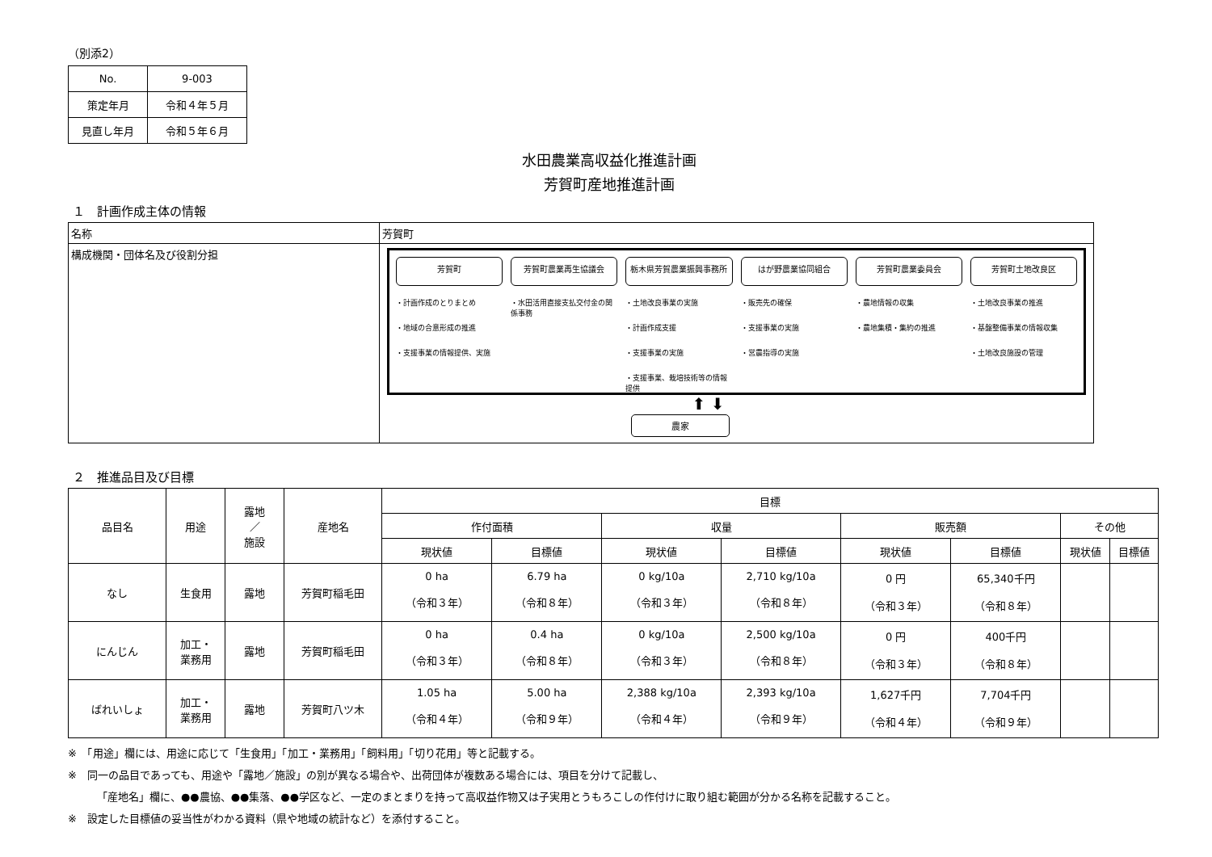（別添2）
| No. | 9-003 |
| 策定年月 | 令和４年５月 |
| 見直し年月 | 令和５年６月 |
水田農業高収益化推進計画
芳賀町産地推進計画
１　計画作成主体の情報
| 名称 | 芳賀町 |
| 構成機関・団体名及び役割分担 | 芳賀町 ・計画作成のとりまとめ ・地域の合意形成の推進 ・支援事業の情報提供、実施 芳賀町農業再生協議会 ・水田活用直接支払交付金の関係事務 栃木県芳賀農業振興事務所 ・土地改良事業の実施 ・計画作成支援 ・支援事業の実施 ・支援事業、栽培技術等の情報提供 はが野農業協同組合 ・販売先の確保 ・支援事業の実施 ・営農指導の実施 芳賀町農業委員会 ・農地情報の収集 ・農地集積・集約の推進 芳賀町土地改良区 ・土地改良事業の推進 ・基盤整備事業の情報収集 ・土地改良施設の管理 ⬆ ⬇ 農家 |
２　推進品目及び目標
| 品目名 | 用途 | 露地 ／ 施設 | 産地名 | 目標 | | | | | | | |
| --- | --- | --- | --- | --- | --- | --- | --- | --- | --- | --- | --- |
| | | | | 作付面積 | | 収量 | | 販売額 | | その他 | |
| | | | | 現状値 | 目標値 | 現状値 | 目標値 | 現状値 | 目標値 | 現状値 | 目標値 |
| なし | 生食用 | 露地 | 芳賀町稲毛田 | 0 ha （令和３年） | 6.79 ha （令和８年） | 0 kg/10a （令和３年） | 2,710 kg/10a （令和８年） | 0 円 （令和３年） | 65,340千円 （令和８年） | | |
| にんじん | 加工・ 業務用 | 露地 | 芳賀町稲毛田 | 0 ha （令和３年） | 0.4 ha （令和８年） | 0 kg/10a （令和３年） | 2,500 kg/10a （令和８年） | 0 円 （令和３年） | 400千円 （令和８年） | | |
| ばれいしょ | 加工・ 業務用 | 露地 | 芳賀町八ツ木 | 1.05 ha （令和４年） | 5.00 ha （令和９年） | 2,388 kg/10a （令和４年） | 2,393 kg/10a （令和９年） | 1,627千円 （令和４年） | 7,704千円 （令和９年） | | |
※　「用途」欄には、用途に応じて「生食用」「加工・業務用」「飼料用」「切り花用」等と記載する。
※　同一の品目であっても、用途や「露地／施設」の別が異なる場合や、出荷団体が複数ある場合には、項目を分けて記載し、
「産地名」欄に、●●農協、●●集落、●●学区など、一定のまとまりを持って高収益作物又は子実用とうもろこしの作付けに取り組む範囲が分かる名称を記載すること。
※　設定した目標値の妥当性がわかる資料（県や地域の統計など）を添付すること。